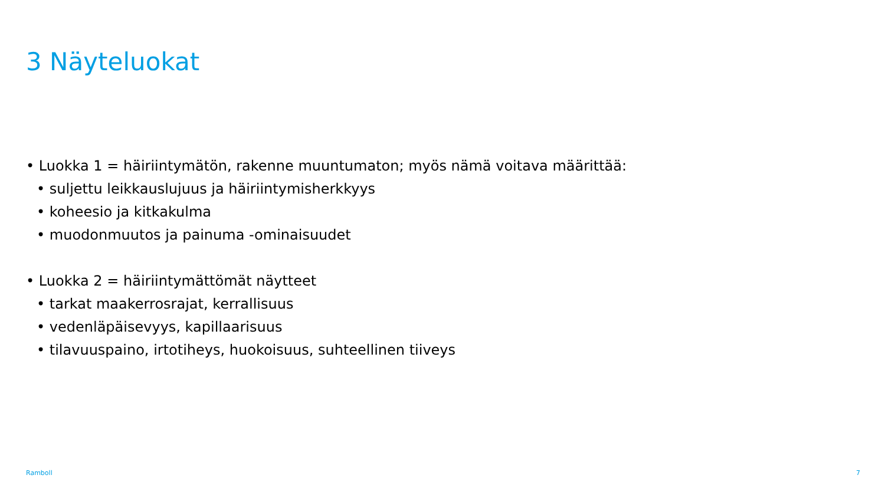3 Näyteluokat
• Luokka 1 = häiriintymätön, rakenne muuntumaton; myös nämä voitava määrittää:
• suljettu leikkauslujuus ja häiriintymisherkkyys
• koheesio ja kitkakulma
• muodonmuutos ja painuma -ominaisuudet
• Luokka 2 = häiriintymättömät näytteet
• tarkat maakerrosrajat, kerrallisuus
• vedenläpäisevyys, kapillaarisuus
• tilavuuspaino, irtotiheys, huokoisuus, suhteellinen tiiveys
Ramboll 7